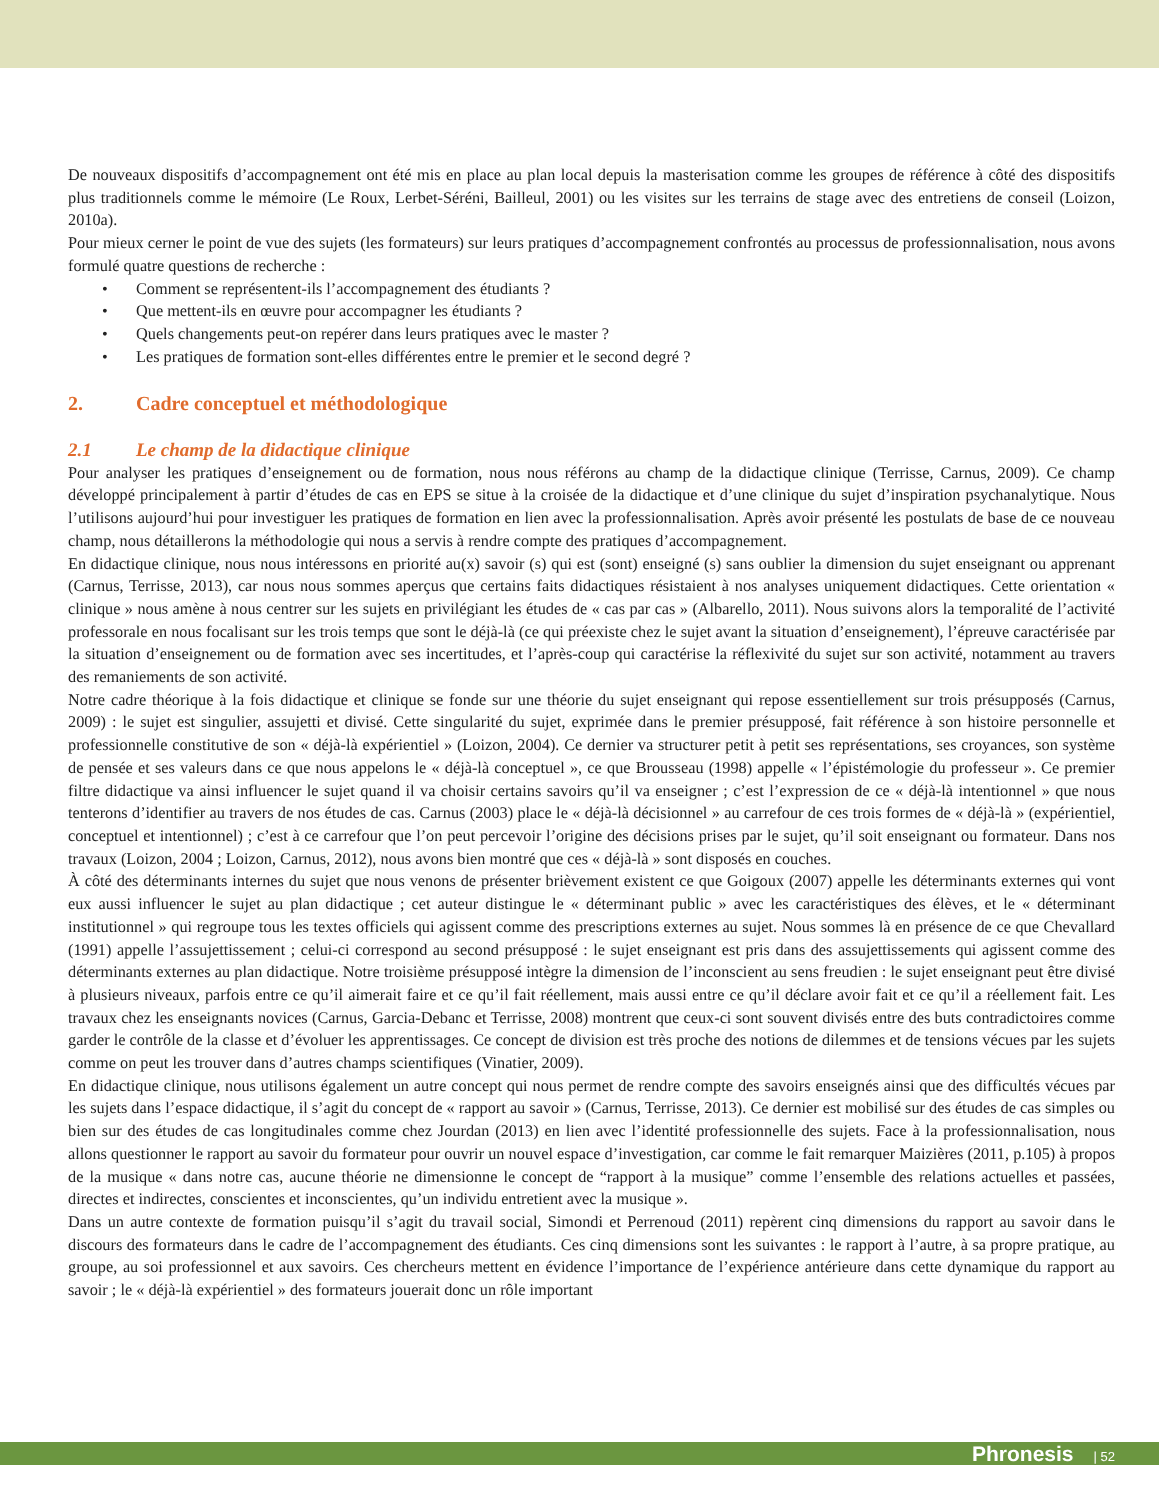De nouveaux dispositifs d’accompagnement ont été mis en place au plan local depuis la masterisation comme les groupes de référence à côté des dispositifs plus traditionnels comme le mémoire (Le Roux, Lerbet-Séréni, Bailleul, 2001) ou les visites sur les terrains de stage avec des entretiens de conseil (Loizon, 2010a).
Pour mieux cerner le point de vue des sujets (les formateurs) sur leurs pratiques d’accompagnement confrontés au processus de professionnalisation, nous avons formulé quatre questions de recherche :
• Comment se représentent-ils l’accompagnement des étudiants ?
• Que mettent-ils en œuvre pour accompagner les étudiants ?
• Quels changements peut-on repérer dans leurs pratiques avec le master ?
• Les pratiques de formation sont-elles différentes entre le premier et le second degré ?
2. Cadre conceptuel et méthodologique
2.1 Le champ de la didactique clinique
Pour analyser les pratiques d’enseignement ou de formation, nous nous référons au champ de la didactique clinique (Terrisse, Carnus, 2009). Ce champ développé principalement à partir d’études de cas en EPS se situe à la croisée de la didactique et d’une clinique du sujet d’inspiration psychanalytique. Nous l’utilisons aujourd’hui pour investiguer les pratiques de formation en lien avec la professionnalisation. Après avoir présenté les postulats de base de ce nouveau champ, nous détaillerons la méthodologie qui nous a servis à rendre compte des pratiques d’accompagnement.
En didactique clinique, nous nous intéressons en priorité au(x) savoir (s) qui est (sont) enseigné (s) sans oublier la dimension du sujet enseignant ou apprenant (Carnus, Terrisse, 2013), car nous nous sommes aperçus que certains faits didactiques résistaient à nos analyses uniquement didactiques. Cette orientation « clinique » nous amène à nous centrer sur les sujets en privilégiant les études de « cas par cas » (Albarello, 2011). Nous suivons alors la temporalité de l’activité professorale en nous focalisant sur les trois temps que sont le déjà-là (ce qui préexiste chez le sujet avant la situation d’enseignement), l’épreuve caractérisée par la situation d’enseignement ou de formation avec ses incertitudes, et l’après-coup qui caractérise la réflexivité du sujet sur son activité, notamment au travers des remaniements de son activité.
Notre cadre théorique à la fois didactique et clinique se fonde sur une théorie du sujet enseignant qui repose essentiellement sur trois présupposés (Carnus, 2009) : le sujet est singulier, assujetti et divisé. Cette singularité du sujet, exprimée dans le premier présupposé, fait référence à son histoire personnelle et professionnelle constitutive de son « déjà-là expérientiel » (Loizon, 2004). Ce dernier va structurer petit à petit ses représentations, ses croyances, son système de pensée et ses valeurs dans ce que nous appelons le « déjà-là conceptuel », ce que Brousseau (1998) appelle « l’épistémologie du professeur ». Ce premier filtre didactique va ainsi influencer le sujet quand il va choisir certains savoirs qu’il va enseigner ; c’est l’expression de ce « déjà-là intentionnel » que nous tenterons d’identifier au travers de nos études de cas. Carnus (2003) place le « déjà-là décisionnel » au carrefour de ces trois formes de « déjà-là » (expérientiel, conceptuel et intentionnel) ; c’est à ce carrefour que l’on peut percevoir l’origine des décisions prises par le sujet, qu’il soit enseignant ou formateur. Dans nos travaux (Loizon, 2004 ; Loizon, Carnus, 2012), nous avons bien montré que ces « déjà-là » sont disposés en couches.
À côté des déterminants internes du sujet que nous venons de présenter brièvement existent ce que Goigoux (2007) appelle les déterminants externes qui vont eux aussi influencer le sujet au plan didactique ; cet auteur distingue le « déterminant public » avec les caractéristiques des élèves, et le « déterminant institutionnel » qui regroupe tous les textes officiels qui agissent comme des prescriptions externes au sujet. Nous sommes là en présence de ce que Chevallard (1991) appelle l’assujettissement ; celui-ci correspond au second présupposé : le sujet enseignant est pris dans des assujettissements qui agissent comme des déterminants externes au plan didactique. Notre troisième présupposé intègre la dimension de l’inconscient au sens freudien : le sujet enseignant peut être divisé à plusieurs niveaux, parfois entre ce qu’il aimerait faire et ce qu’il fait réellement, mais aussi entre ce qu’il déclare avoir fait et ce qu’il a réellement fait. Les travaux chez les enseignants novices (Carnus, Garcia-Debanc et Terrisse, 2008) montrent que ceux-ci sont souvent divisés entre des buts contradictoires comme garder le contrôle de la classe et d’évoluer les apprentissages. Ce concept de division est très proche des notions de dilemmes et de tensions vécues par les sujets comme on peut les trouver dans d’autres champs scientifiques (Vinatier, 2009).
En didactique clinique, nous utilisons également un autre concept qui nous permet de rendre compte des savoirs enseignés ainsi que des difficultés vécues par les sujets dans l’espace didactique, il s’agit du concept de « rapport au savoir » (Carnus, Terrisse, 2013). Ce dernier est mobilisé sur des études de cas simples ou bien sur des études de cas longitudinales comme chez Jourdan (2013) en lien avec l’identité professionnelle des sujets. Face à la professionnalisation, nous allons questionner le rapport au savoir du formateur pour ouvrir un nouvel espace d’investigation, car comme le fait remarquer Maizières (2011, p.105) à propos de la musique « dans notre cas, aucune théorie ne dimensionne le concept de “rapport à la musique” comme l’ensemble des relations actuelles et passées, directes et indirectes, conscientes et inconscientes, qu’un individu entretient avec la musique ».
Dans un autre contexte de formation puisqu’il s’agit du travail social, Simondi et Perrenoud (2011) repèrent cinq dimensions du rapport au savoir dans le discours des formateurs dans le cadre de l’accompagnement des étudiants. Ces cinq dimensions sont les suivantes : le rapport à l’autre, à sa propre pratique, au groupe, au soi professionnel et aux savoirs. Ces chercheurs mettent en évidence l’importance de l’expérience antérieure dans cette dynamique du rapport au savoir ; le « déjà-là expérientiel » des formateurs jouerait donc un rôle important
Phronesis | 52